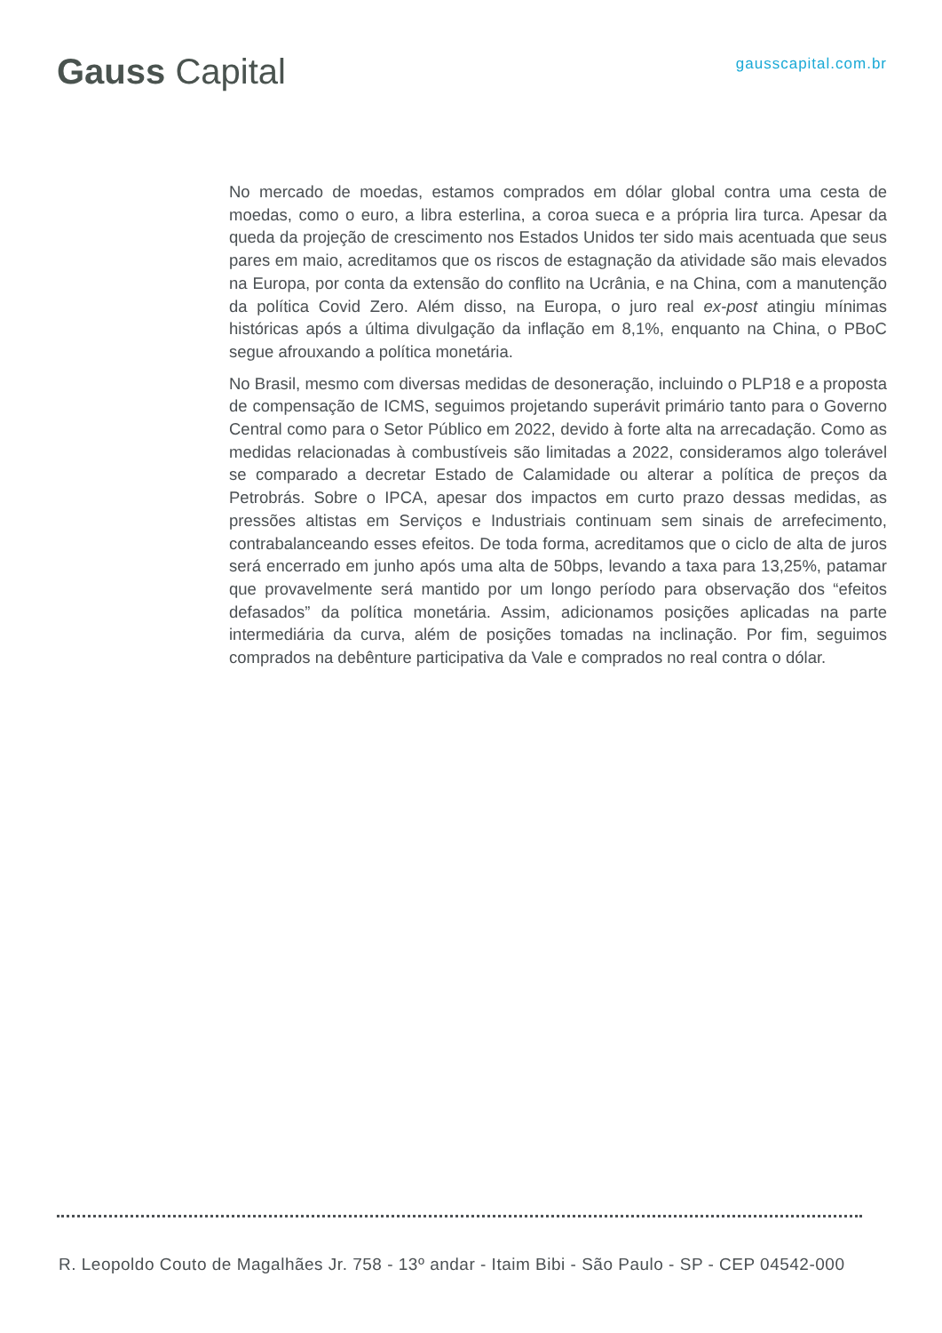Gauss Capital
gausscapital.com.br
No mercado de moedas, estamos comprados em dólar global contra uma cesta de moedas, como o euro, a libra esterlina, a coroa sueca e a própria lira turca. Apesar da queda da projeção de crescimento nos Estados Unidos ter sido mais acentuada que seus pares em maio, acreditamos que os riscos de estagnação da atividade são mais elevados na Europa, por conta da extensão do conflito na Ucrânia, e na China, com a manutenção da política Covid Zero. Além disso, na Europa, o juro real ex-post atingiu mínimas históricas após a última divulgação da inflação em 8,1%, enquanto na China, o PBoC segue afrouxando a política monetária.
No Brasil, mesmo com diversas medidas de desoneração, incluindo o PLP18 e a proposta de compensação de ICMS, seguimos projetando superávit primário tanto para o Governo Central como para o Setor Público em 2022, devido à forte alta na arrecadação. Como as medidas relacionadas à combustíveis são limitadas a 2022, consideramos algo tolerável se comparado a decretar Estado de Calamidade ou alterar a política de preços da Petrobrás. Sobre o IPCA, apesar dos impactos em curto prazo dessas medidas, as pressões altistas em Serviços e Industriais continuam sem sinais de arrefecimento, contrabalanceando esses efeitos. De toda forma, acreditamos que o ciclo de alta de juros será encerrado em junho após uma alta de 50bps, levando a taxa para 13,25%, patamar que provavelmente será mantido por um longo período para observação dos “efeitos defasados” da política monetária. Assim, adicionamos posições aplicadas na parte intermediária da curva, além de posições tomadas na inclinação. Por fim, seguimos comprados na debênture participativa da Vale e comprados no real contra o dólar.
R. Leopoldo Couto de Magalhães Jr. 758 - 13º andar - Itaim Bibi - São Paulo - SP - CEP 04542-000